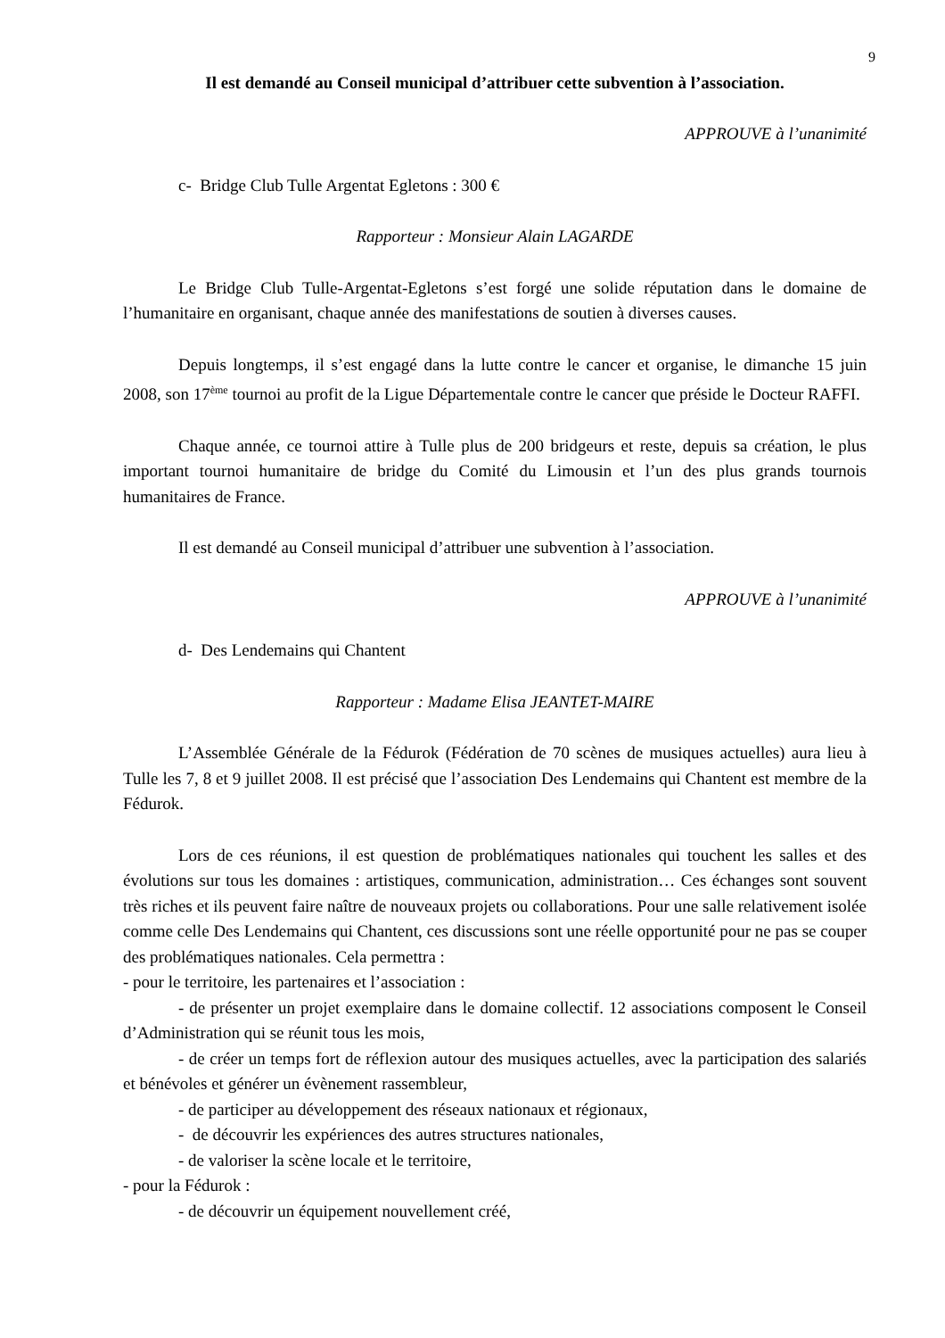9
Il est demandé au Conseil municipal d’attribuer cette subvention à l’association.
APPROUVE à l’unanimité
c- Bridge Club Tulle Argentat Egletons : 300 €
Rapporteur : Monsieur Alain LAGARDE
Le Bridge Club Tulle-Argentat-Egletons s’est forgé une solide réputation dans le domaine de l’humanitaire en organisant, chaque année des manifestations de soutien à diverses causes.
Depuis longtemps, il s’est engagé dans la lutte contre le cancer et organise, le dimanche 15 juin 2008, son 17<sup>ème</sup> tournoi au profit de la Ligue Départementale contre le cancer que préside le Docteur RAFFI.
Chaque année, ce tournoi attire à Tulle plus de 200 bridgeurs et reste, depuis sa création, le plus important tournoi humanitaire de bridge du Comité du Limousin et l’un des plus grands tournois humanitaires de France.
Il est demandé au Conseil municipal d’attribuer une subvention à l’association.
APPROUVE à l’unanimité
d- Des Lendemains qui Chantent
Rapporteur : Madame Elisa JEANTET-MAIRE
L’Assemblée Générale de la Fédurok (Fédération de 70 scènes de musiques actuelles) aura lieu à Tulle les 7, 8 et 9 juillet 2008. Il est précisé que l’association Des Lendemains qui Chantent est membre de la Fédurok.
Lors de ces réunions, il est question de problématiques nationales qui touchent les salles et des évolutions sur tous les domaines : artistiques, communication, administration… Ces échanges sont souvent très riches et ils peuvent faire naître de nouveaux projets ou collaborations. Pour une salle relativement isolée comme celle Des Lendemains qui Chantent, ces discussions sont une réelle opportunité pour ne pas se couper des problématiques nationales. Cela permettra :
- pour le territoire, les partenaires et l’association :
- de présenter un projet exemplaire dans le domaine collectif. 12 associations composent le Conseil d’Administration qui se réunit tous les mois,
- de créer un temps fort de réflexion autour des musiques actuelles, avec la participation des salariés et bénévoles et générer un évènement rassembleur,
- de participer au développement des réseaux nationaux et régionaux,
- de découvrir les expériences des autres structures nationales,
- de valoriser la scène locale et le territoire,
- pour la Fédurok :
- de découvrir un équipement nouvellement créé,